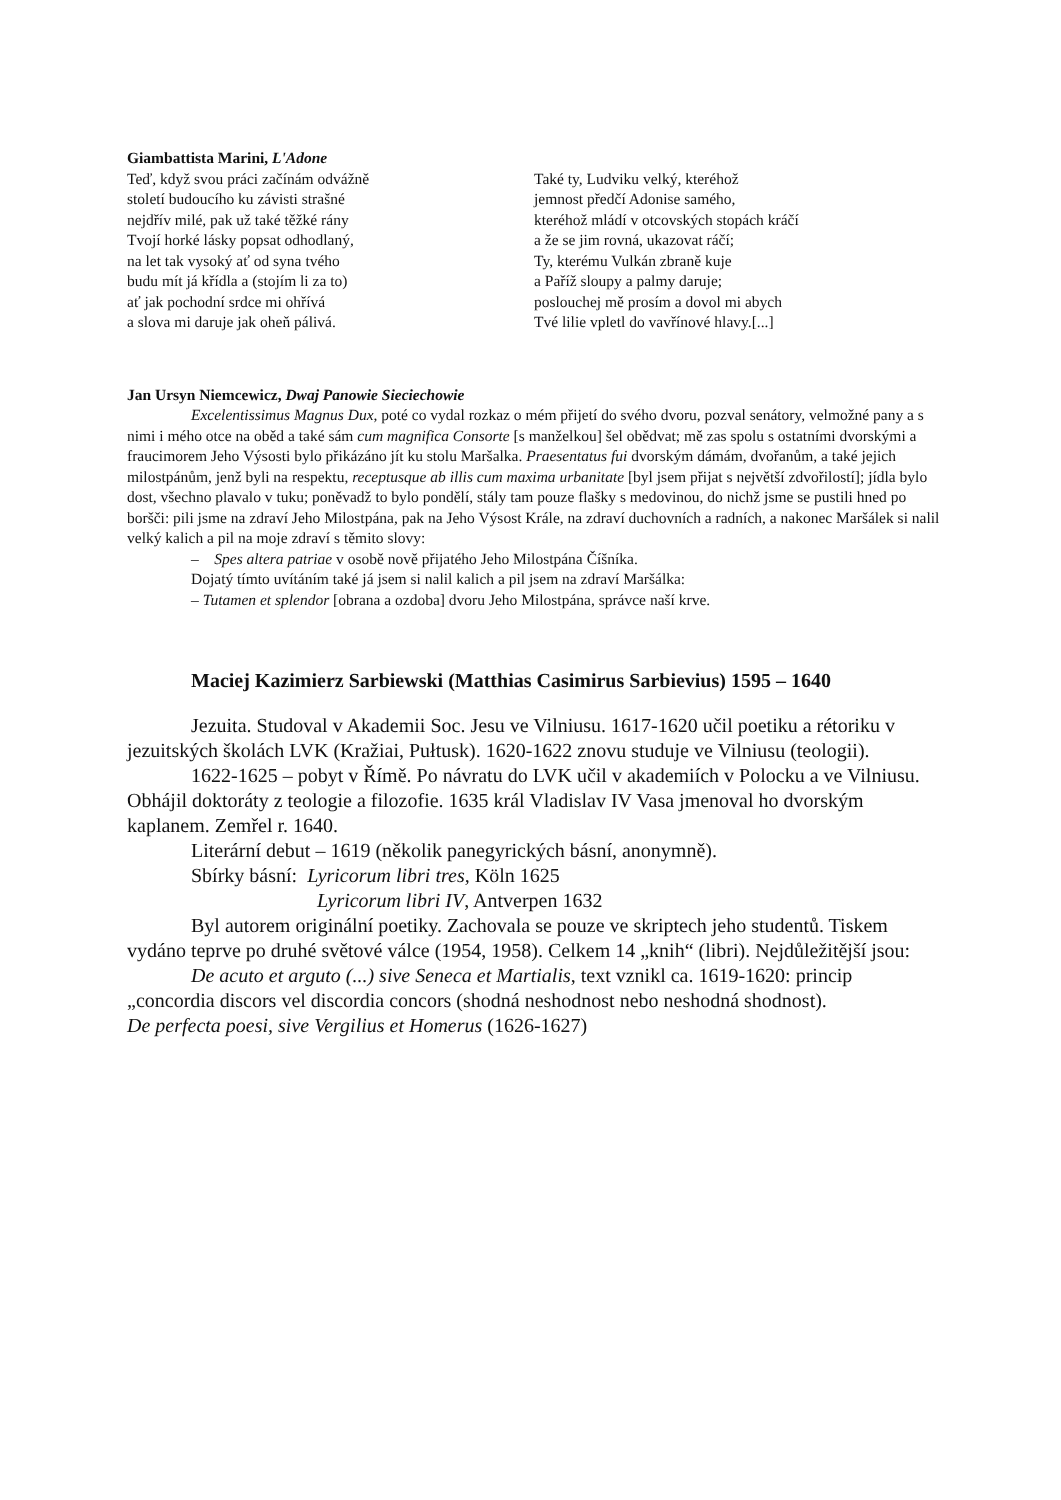Giambattista Marini, L'Adone
Teď, když svou práci začínám odvážně
století budoucího ku závisti strašné
nejdřív milé, pak už také těžké rány
Tvojí horké lásky popsat odhodlaný,
na let tak vysoký ať od syna tvého
budu mít já křídla a (stojím li za to)
ať jak pochodní srdce mi ohřívá
a slova mi daruje jak oheň pálivá.
Také ty, Ludviku velký, kteréhož
jemnost předčí Adonise samého,
kteréhož mládí v otcovských stopách kráčí
a že se jim rovná, ukazovat ráčí;
Ty, kterému Vulkán zbraně kuje
a Paříž sloupy a palmy daruje;
poslouchej mě prosím a dovol mi abych
Tvé lilie vpletl do vavřínové hlavy.[...]
Jan Ursyn Niemcewicz, Dwaj Panowie Sieciechowie
Excelentissimus Magnus Dux, poté co vydal rozkaz o mém přijetí do svého dvoru, pozval senátory, velmožné pany a s nimi i mého otce na oběd a také sám cum magnifica Consorte [s manželkou] šel obědvat; mě zas spolu s ostatními dvorskými a fraucimorem Jeho Výsosti bylo přikázáno jít ku stolu Maršalka. Praesentatus fui dvorským dámám, dvořanům, a také jejich milostpánům, jenž byli na respektu, receptusque ab illis cum maxima urbanitate [byl jsem přijat s největší zdvořilostí]; jídla bylo dost, všechno plavalo v tuku; poněvadž to bylo pondělí, stály tam pouze flašky s medovinou, do nichž jsme se pustili hned po boršči: pili jsme na zdraví Jeho Milostpána, pak na Jeho Výsost Krále, na zdraví duchovních a radních, a nakonec Maršálek si nalil velký kalich a pil na moje zdraví s těmito slovy:
– Spes altera patriae v osobě nově přijatého Jeho Milostpána Číšníka.
Dojatý tímto uvítáním také já jsem si nalil kalich a pil jsem na zdraví Maršálka:
– Tutamen et splendor [obrana a ozdoba] dvoru Jeho Milostpána, správce naší krve.
Maciej Kazimierz Sarbiewski (Matthias Casimirus Sarbievius) 1595 – 1640
Jezuita. Studoval v Akademii Soc. Jesu ve Vilniusu. 1617-1620 učil poetiku a rétoriku v jezuitských školách LVK (Kražiai, Pułtusk). 1620-1622 znovu studuje ve Vilniusu (teologii).
1622-1625 – pobyt v Římě. Po návratu do LVK učil v akademiích v Polocku a ve Vilniusu. Obhájil doktoráty z teologie a filozofie. 1635 král Vladislav IV Vasa jmenoval ho dvorským kaplanem. Zemřel r. 1640.
Literární debut – 1619 (několik panegyrických básní, anonymně).
Sbírky básní: Lyricorum libri tres, Köln 1625
Lyricorum libri IV, Antverpen 1632
Byl autorem originální poetiky. Zachovala se pouze ve skriptech jeho studentů. Tiskem vydáno teprve po druhé světové válce (1954, 1958). Celkem 14 „knih“ (libri). Nejdůležitější jsou:
De acuto et arguto (...) sive Seneca et Martialis, text vznikl ca. 1619-1620: princip „concordia discors vel discordia concors (shodná neshodnost nebo neshodná shodnost).
De perfecta poesi, sive Vergilius et Homerus (1626-1627)